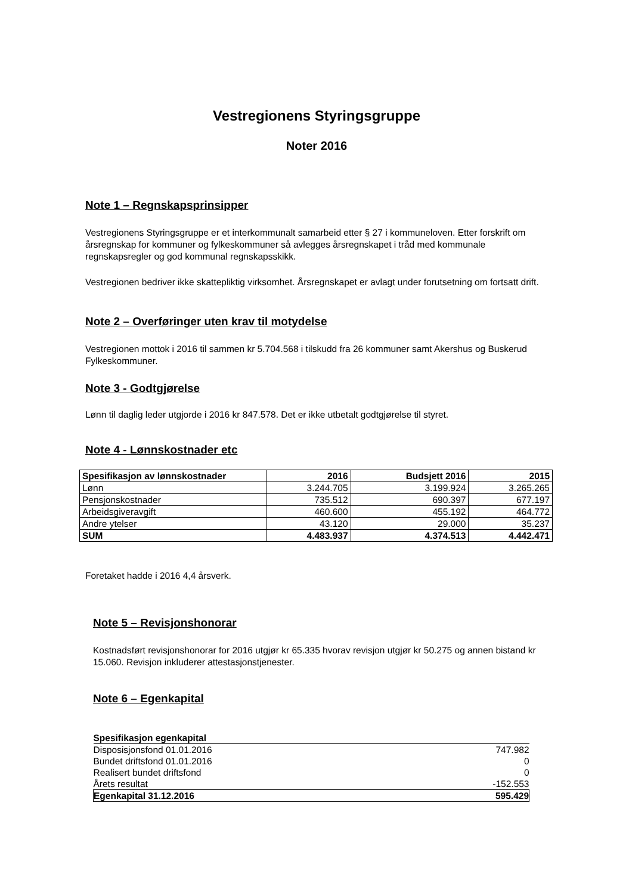Vestregionens Styringsgruppe
Noter 2016
Note 1 – Regnskapsprinsipper
Vestregionens Styringsgruppe er et interkommunalt samarbeid etter § 27 i kommuneloven. Etter forskrift om årsregnskap for kommuner og fylkeskommuner så avlegges årsregnskapet i tråd med kommunale regnskapsregler og god kommunal regnskapsskikk.
Vestregionen bedriver ikke skattepliktig virksomhet. Årsregnskapet er avlagt under forutsetning om fortsatt drift.
Note 2 – Overføringer uten krav til motydelse
Vestregionen mottok i 2016 til sammen kr 5.704.568 i tilskudd fra 26 kommuner samt Akershus og Buskerud Fylkeskommuner.
Note 3 - Godtgjørelse
Lønn til daglig leder utgjorde i 2016 kr 847.578. Det er ikke utbetalt godtgjørelse til styret.
Note 4 - Lønnskostnader etc
| Spesifikasjon av lønnskostnader | 2016 | Budsjett 2016 | 2015 |
| --- | --- | --- | --- |
| Lønn | 3.244.705 | 3.199.924 | 3.265.265 |
| Pensjonskostnader | 735.512 | 690.397 | 677.197 |
| Arbeidsgiveravgift | 460.600 | 455.192 | 464.772 |
| Andre ytelser | 43.120 | 29.000 | 35.237 |
| SUM | 4.483.937 | 4.374.513 | 4.442.471 |
Foretaket hadde i 2016 4,4 årsverk.
Note 5 – Revisjonshonorar
Kostnadsført revisjonshonorar for 2016 utgjør kr 65.335 hvorav revisjon utgjør kr 50.275 og annen bistand kr 15.060. Revisjon inkluderer attestasjonstjenester.
Note 6 – Egenkapital
| Spesifikasjon egenkapital | |
| --- | --- |
| Disposisjonsfond 01.01.2016 | 747.982 |
| Bundet driftsfond 01.01.2016 | 0 |
| Realisert bundet driftsfond | 0 |
| Årets resultat | -152.553 |
| Egenkapital 31.12.2016 | 595.429 |